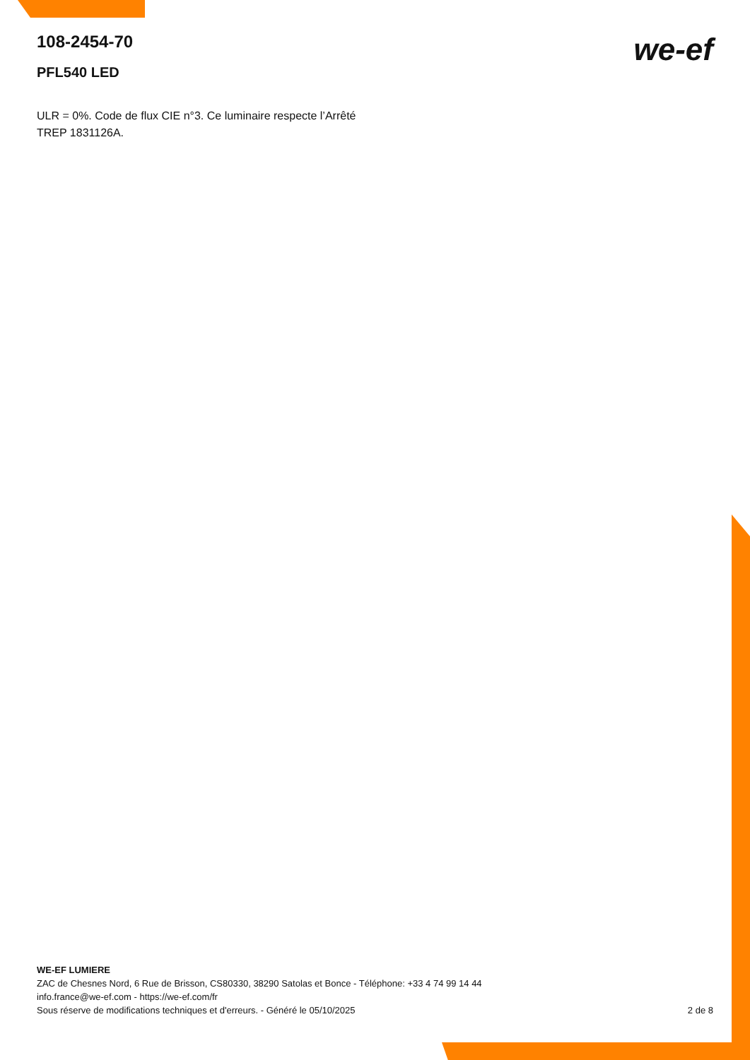108-2454-70
PFL540 LED
we-ef
ULR = 0%. Code de flux CIE n°3. Ce luminaire respecte l’Arrêté TREP 1831126A.
WE-EF LUMIERE
ZAC de Chesnes Nord, 6 Rue de Brisson, CS80330, 38290 Satolas et Bonce - Téléphone: +33 4 74 99 14 44
info.france@we-ef.com - https://we-ef.com/fr
Sous réserve de modifications techniques et d'erreurs. - Généré le 05/10/2025 2 de 8